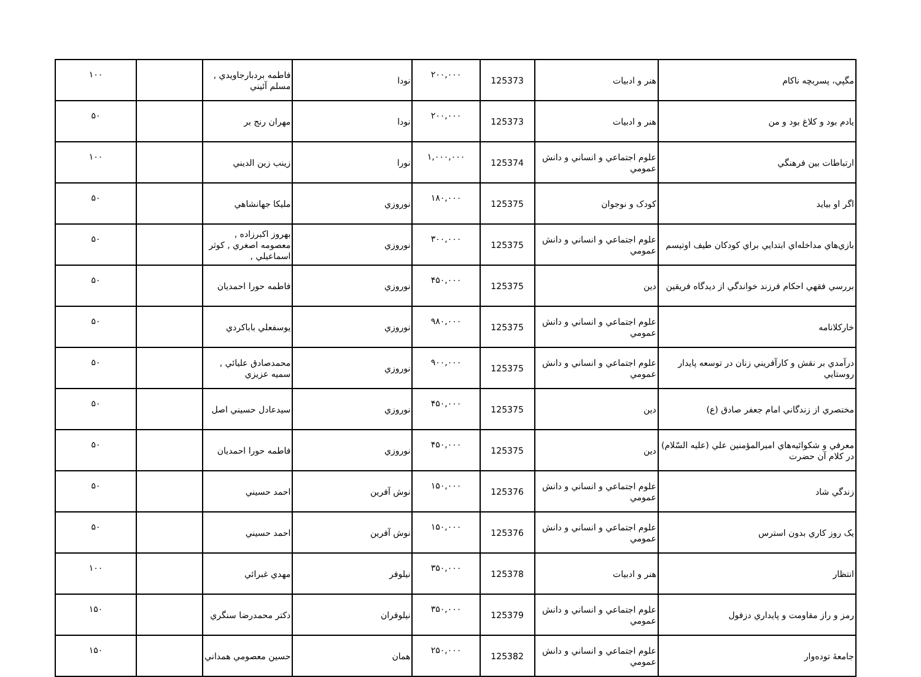| مگپي، پسربچه ناکام | هنر و ادبيات | 125373 | ۲۰۰,۰۰۰ | نودا | فاطمه بردبارجاويدي , مسلم آئيني | | ۱۰۰ |
| يادم بود و کلاغ بود و من | هنر و ادبيات | 125373 | ۲۰۰,۰۰۰ | نودا | مهران رنج بر | | ۵۰ |
| ارتباطات بين فرهنگي | علوم اجتماعي و انساني و دانش عمومي | 125374 | ۱,۰۰۰,۰۰۰ | نورا | زينب زين الديني | | ۱۰۰ |
| اگر او بيايد | کودک و نوجوان | 125375 | ۱۸۰,۰۰۰ | نوروزي | مليکا جهانشاهي | | ۵۰ |
| بازي‌هاي مداخله‌اي ابتدايي براي کودکان طيف اوتيسم | علوم اجتماعي و انساني و دانش عمومي | 125375 | ۳۰۰,۰۰۰ | نوروزي | بهروز اکبرزاده , معصومه اصغري , کوثر اسماعيلي , | | ۵۰ |
| بررسي فقهي احکام فرزند خواندگي از ديدگاه فريقين | دين | 125375 | ۴۵۰,۰۰۰ | نوروزي | فاطمه حورا احمديان | | ۵۰ |
| خارکلانامه | علوم اجتماعي و انساني و دانش عمومي | 125375 | ۹۸۰,۰۰۰ | نوروزي | يوسفعلي باباکردي | | ۵۰ |
| درآمدي بر نقش و کارآفريني زنان در توسعه پايدار روستايي | علوم اجتماعي و انساني و دانش عمومي | 125375 | ۹۰۰,۰۰۰ | نوروزي | محمدصادق عليائي , سميه عزيزي | | ۵۰ |
| مختصري از زندگاني امام جعفر صادق (ع) | دين | 125375 | ۴۵۰,۰۰۰ | نوروزي | سيدعادل حسيني اصل | | ۵۰ |
| معرفي و شکوائيه‌هاي اميرالمؤمنين علي (عليه السّلام) در کلام آن حضرت | دين | 125375 | ۴۵۰,۰۰۰ | نوروزي | فاطمه حورا احمديان | | ۵۰ |
| زندگي شاد | علوم اجتماعي و انساني و دانش عمومي | 125376 | ۱۵۰,۰۰۰ | نوش آفرين | احمد حسيني | | ۵۰ |
| يک روز کاري بدون استرس | علوم اجتماعي و انساني و دانش عمومي | 125376 | ۱۵۰,۰۰۰ | نوش آفرين | احمد حسيني | | ۵۰ |
| انتظار | هنر و ادبيات | 125378 | ۳۵۰,۰۰۰ | نيلوفر | مهدي غبرائي | | ۱۰۰ |
| رمز و راز مقاومت و پايداري دزفول | علوم اجتماعي و انساني و دانش عمومي | 125379 | ۳۵۰,۰۰۰ | نيلوفران | دکتر محمدرضا سنگري | | ۱۵۰ |
| جامعهٔ توده‌وار | علوم اجتماعي و انساني و دانش عمومي | 125382 | ۲۵۰,۰۰۰ | همان | حسين معصومي همداني | | ۱۵۰ |